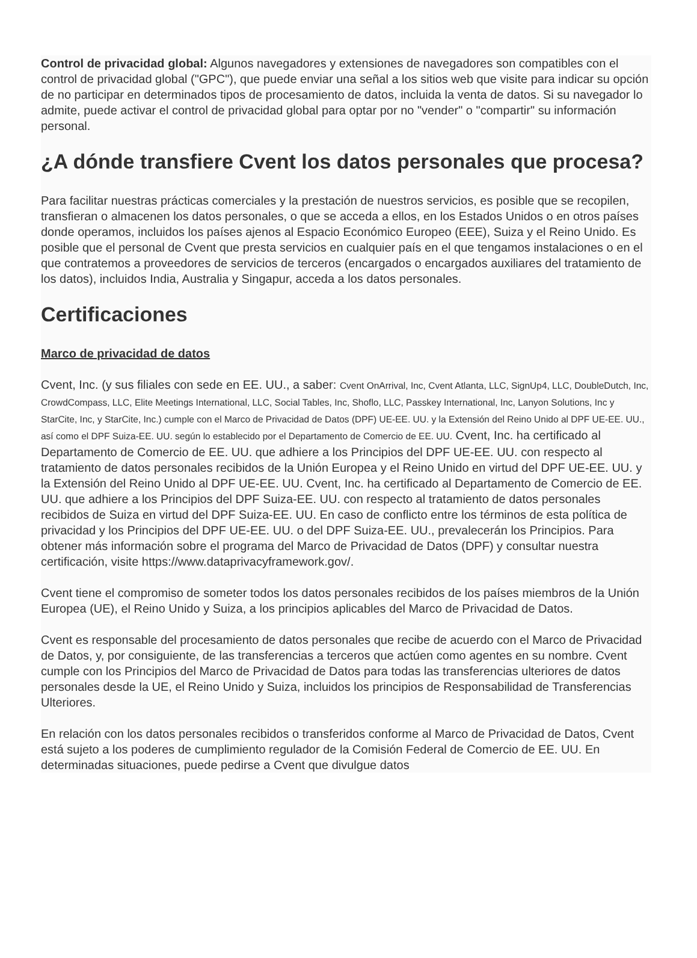Control de privacidad global: Algunos navegadores y extensiones de navegadores son compatibles con el control de privacidad global ("GPC"), que puede enviar una señal a los sitios web que visite para indicar su opción de no participar en determinados tipos de procesamiento de datos, incluida la venta de datos. Si su navegador lo admite, puede activar el control de privacidad global para optar por no "vender" o "compartir" su información personal.
¿A dónde transfiere Cvent los datos personales que procesa?
Para facilitar nuestras prácticas comerciales y la prestación de nuestros servicios, es posible que se recopilen, transfieran o almacenen los datos personales, o que se acceda a ellos, en los Estados Unidos o en otros países donde operamos, incluidos los países ajenos al Espacio Económico Europeo (EEE), Suiza y el Reino Unido. Es posible que el personal de Cvent que presta servicios en cualquier país en el que tengamos instalaciones o en el que contratemos a proveedores de servicios de terceros (encargados o encargados auxiliares del tratamiento de los datos), incluidos India, Australia y Singapur, acceda a los datos personales.
Certificaciones
Marco de privacidad de datos
Cvent, Inc. (y sus filiales con sede en EE. UU., a saber: Cvent OnArrival, Inc, Cvent Atlanta, LLC, SignUp4, LLC, DoubleDutch, Inc, CrowdCompass, LLC, Elite Meetings International, LLC, Social Tables, Inc, Shoflo, LLC, Passkey International, Inc, Lanyon Solutions, Inc y StarCite, Inc, y StarCite, Inc.) cumple con el Marco de Privacidad de Datos (DPF) UE-EE. UU. y la Extensión del Reino Unido al DPF UE-EE. UU., así como el DPF Suiza-EE. UU. según lo establecido por el Departamento de Comercio de EE. UU. Cvent, Inc. ha certificado al Departamento de Comercio de EE. UU. que adhiere a los Principios del DPF UE-EE. UU. con respecto al tratamiento de datos personales recibidos de la Unión Europea y el Reino Unido en virtud del DPF UE-EE. UU. y la Extensión del Reino Unido al DPF UE-EE. UU. Cvent, Inc. ha certificado al Departamento de Comercio de EE. UU. que adhiere a los Principios del DPF Suiza-EE. UU. con respecto al tratamiento de datos personales recibidos de Suiza en virtud del DPF Suiza-EE. UU. En caso de conflicto entre los términos de esta política de privacidad y los Principios del DPF UE-EE. UU. o del DPF Suiza-EE. UU., prevalecerán los Principios. Para obtener más información sobre el programa del Marco de Privacidad de Datos (DPF) y consultar nuestra certificación, visite https://www.dataprivacyframework.gov/.
Cvent tiene el compromiso de someter todos los datos personales recibidos de los países miembros de la Unión Europea (UE), el Reino Unido y Suiza, a los principios aplicables del Marco de Privacidad de Datos.
Cvent es responsable del procesamiento de datos personales que recibe de acuerdo con el Marco de Privacidad de Datos, y, por consiguiente, de las transferencias a terceros que actúen como agentes en su nombre. Cvent cumple con los Principios del Marco de Privacidad de Datos para todas las transferencias ulteriores de datos personales desde la UE, el Reino Unido y Suiza, incluidos los principios de Responsabilidad de Transferencias Ulteriores.
En relación con los datos personales recibidos o transferidos conforme al Marco de Privacidad de Datos, Cvent está sujeto a los poderes de cumplimiento regulador de la Comisión Federal de Comercio de EE. UU. En determinadas situaciones, puede pedirse a Cvent que divulgue datos